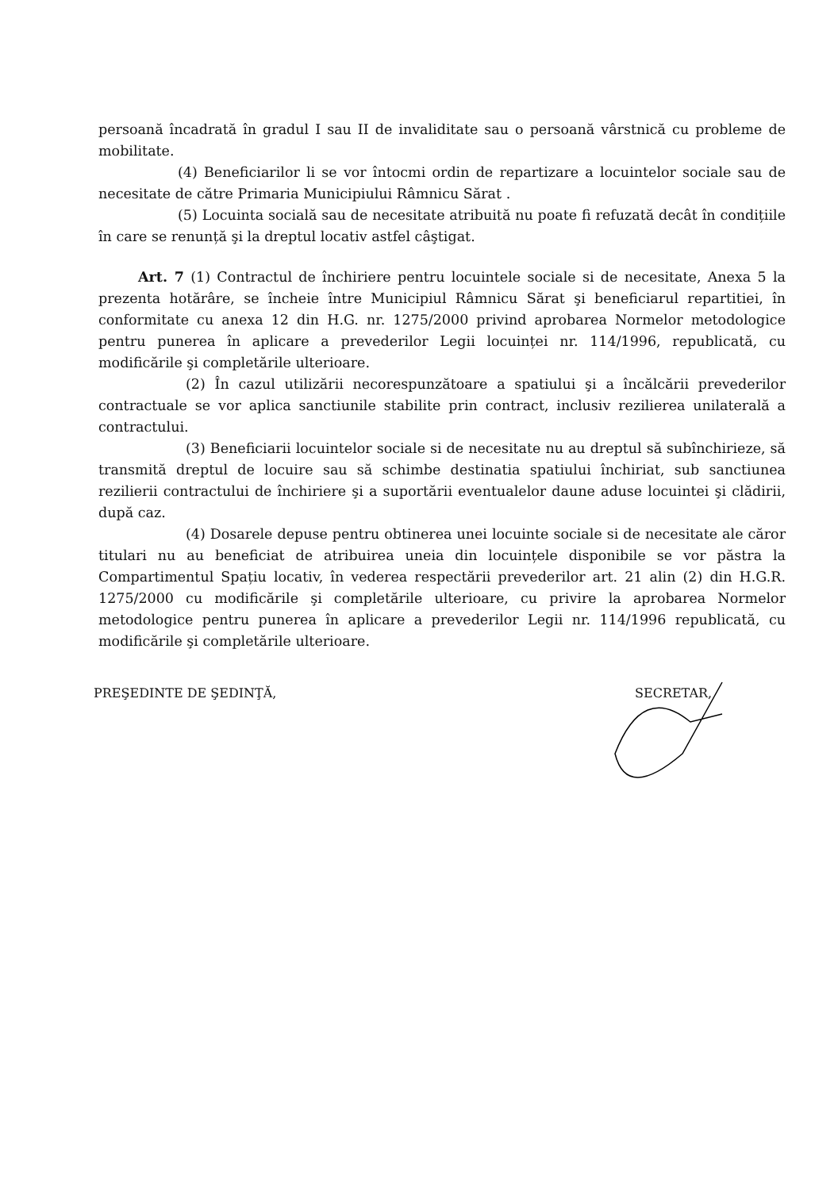persoană încadrată în gradul I sau II de invaliditate sau o persoană vârstnică cu probleme de mobilitate.
(4) Beneficiarilor li se vor întocmi ordin de repartizare a locuintelor sociale sau de necesitate de către Primaria Municipiului Râmnicu Sărat .
(5) Locuinta socială sau de necesitate atribuită nu poate fi refuzată decât în condițiile în care se renunță şi la dreptul locativ astfel câştigat.
Art. 7 (1) Contractul de închiriere pentru locuintele sociale si de necesitate, Anexa 5 la prezenta hotărâre, se încheie între Municipiul Râmnicu Sărat şi beneficiarul repartitiei, în conformitate cu anexa 12 din H.G. nr. 1275/2000 privind aprobarea Normelor metodologice pentru punerea în aplicare a prevederilor Legii locuinței nr. 114/1996, republicată, cu modificările şi completările ulterioare.
(2) În cazul utilizării necorespunzătoare a spatiului şi a încălcării prevederilor contractuale se vor aplica sanctiunile stabilite prin contract, inclusiv rezilierea unilaterală a contractului.
(3) Beneficiarii locuintelor sociale si de necesitate nu au dreptul să subînchirieze, să transmită dreptul de locuire sau să schimbe destinatia spatiului închiriat, sub sanctiunea rezilierii contractului de închiriere şi a suportării eventualelor daune aduse locuintei şi clădirii, după caz.
(4) Dosarele depuse pentru obtinerea unei locuinte sociale si de necesitate ale căror titulari nu au beneficiat de atribuirea uneia din locuințele disponibile se vor păstra la Compartimentul Spațiu locativ, în vederea respectării prevederilor art. 21 alin (2) din H.G.R. 1275/2000 cu modificările şi completările ulterioare, cu privire la aprobarea Normelor metodologice pentru punerea în aplicare a prevederilor Legii nr. 114/1996 republicată, cu modificările şi completările ulterioare.
PREŞEDINTE DE ŞEDINŢĂ, SECRETAR,